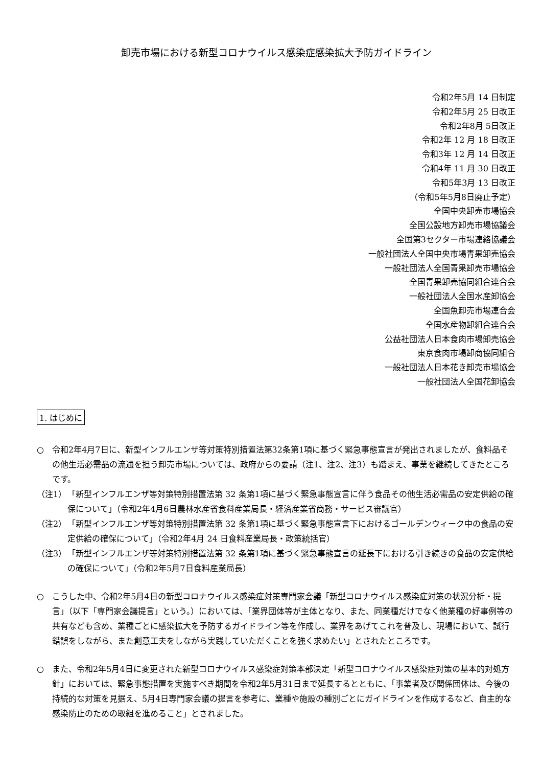卸売市場における新型コロナウイルス感染症感染拡大予防ガイドライン
令和2年5月 14 日制定
令和2年5月 25 日改正
令和2年8月 5日改正
令和2年 12 月 18 日改正
令和3年 12 月 14 日改正
令和4年 11 月 30 日改正
令和5年3月 13 日改正
（令和5年5月8日廃止予定）
全国中央卸売市場協会
全国公設地方卸売市場協議会
全国第3セクター市場連絡協議会
一般社団法人全国中央市場青果卸売協会
一般社団法人全国青果卸売市場協会
全国青果卸売協同組合連合会
一般社団法人全国水産卸協会
全国魚卸売市場連合会
全国水産物卸組合連合会
公益社団法人日本食肉市場卸売協会
東京食肉市場卸商協同組合
一般社団法人日本花き卸売市場協会
一般社団法人全国花卸協会
1. はじめに
○ 令和2年4月7日に、新型インフルエンザ等対策特別措置法第32条第1項に基づく緊急事態宣言が発出されましたが、食料品その他生活必需品の流通を担う卸売市場については、政府からの要請（注1、注2、注3）も踏まえ、事業を継続してきたところです。
（注1） 「新型インフルエンザ等対策特別措置法第 32 条第1項に基づく緊急事態宣言に伴う食品その他生活必需品の安定供給の確保について」（令和2年4月6日農林水産省食料産業局長・経済産業省商務・サービス審議官）
（注2） 「新型インフルエンザ等対策特別措置法第 32 条第1項に基づく緊急事態宣言下におけるゴールデンウィーク中の食品の安定供給の確保について」（令和2年4月 24 日食料産業局長・政策統括官）
（注3） 「新型インフルエンザ等対策特別措置法第 32 条第1項に基づく緊急事態宣言の延長下における引き続きの食品の安定供給の確保について」（令和2年5月7日食料産業局長）
○ こうした中、令和2年5月4日の新型コロナウイルス感染症対策専門家会議「新型コロナウイルス感染症対策の状況分析・提言」（以下「専門家会議提言」という。）においては、「業界団体等が主体となり、また、同業種だけでなく他業種の好事例等の共有なども含め、業種ごとに感染拡大を予防するガイドライン等を作成し、業界をあげてこれを普及し、現場において、試行錯誤をしながら、また創意工夫をしながら実践していただくことを強く求めたい」とされたところです。
○ また、令和2年5月4日に変更された新型コロナウイルス感染症対策本部決定「新型コロナウイルス感染症対策の基本的対処方針」においては、緊急事態措置を実施すべき期間を令和2年5月31日まで延長するとともに、「事業者及び関係団体は、今後の持続的な対策を見据え、5月4日専門家会議の提言を参考に、業種や施設の種別ごとにガイドラインを作成するなど、自主的な感染防止のための取組を進めること」とされました。